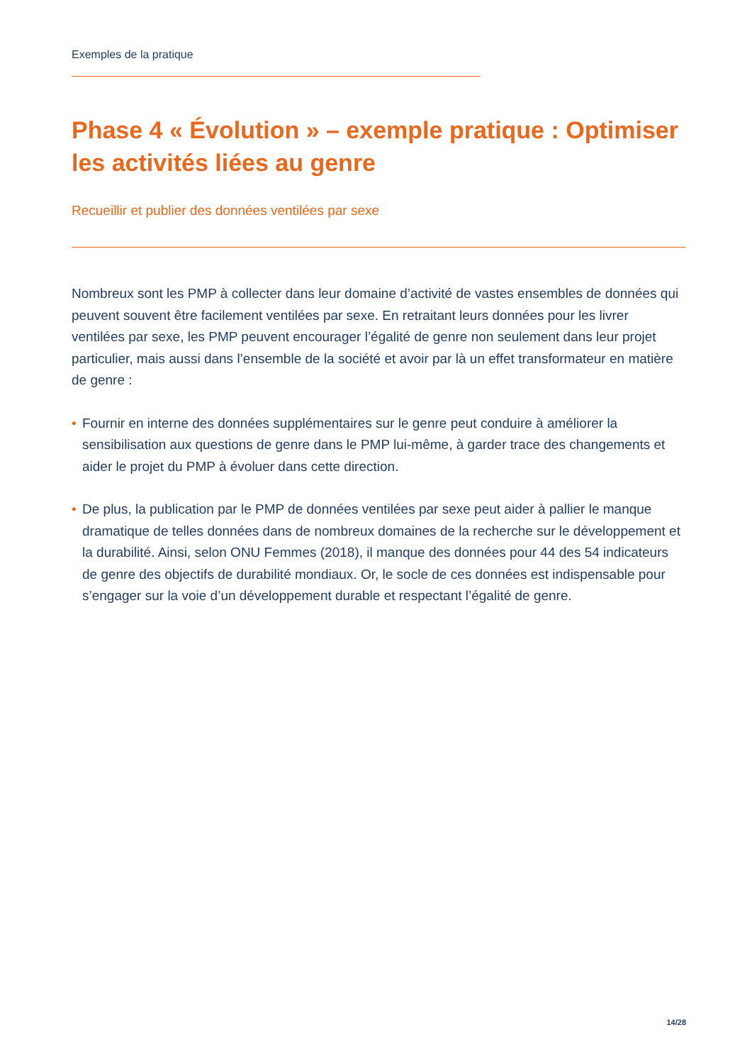Exemples de la pratique
Phase 4 « Évolution » – exemple pratique : Optimiser les activités liées au genre
Recueillir et publier des données ventilées par sexe
Nombreux sont les PMP à collecter dans leur domaine d’activité de vastes ensembles de données qui peuvent souvent être facilement ventilées par sexe. En retraitant leurs données pour les livrer ventilées par sexe, les PMP peuvent encourager l’égalité de genre non seulement dans leur projet particulier, mais aussi dans l’ensemble de la société et avoir par là un effet transformateur en matière de genre :
• Fournir en interne des données supplémentaires sur le genre peut conduire à améliorer la sensibilisation aux questions de genre dans le PMP lui-même, à garder trace des changements et aider le projet du PMP à évoluer dans cette direction.
• De plus, la publication par le PMP de données ventilées par sexe peut aider à pallier le manque dramatique de telles données dans de nombreux domaines de la recherche sur le développement et la durabilité. Ainsi, selon ONU Femmes (2018), il manque des données pour 44 des 54 indicateurs de genre des objectifs de durabilité mondiaux. Or, le socle de ces données est indispensable pour s’engager sur la voie d’un développement durable et respectant l’égalité de genre.
14/28